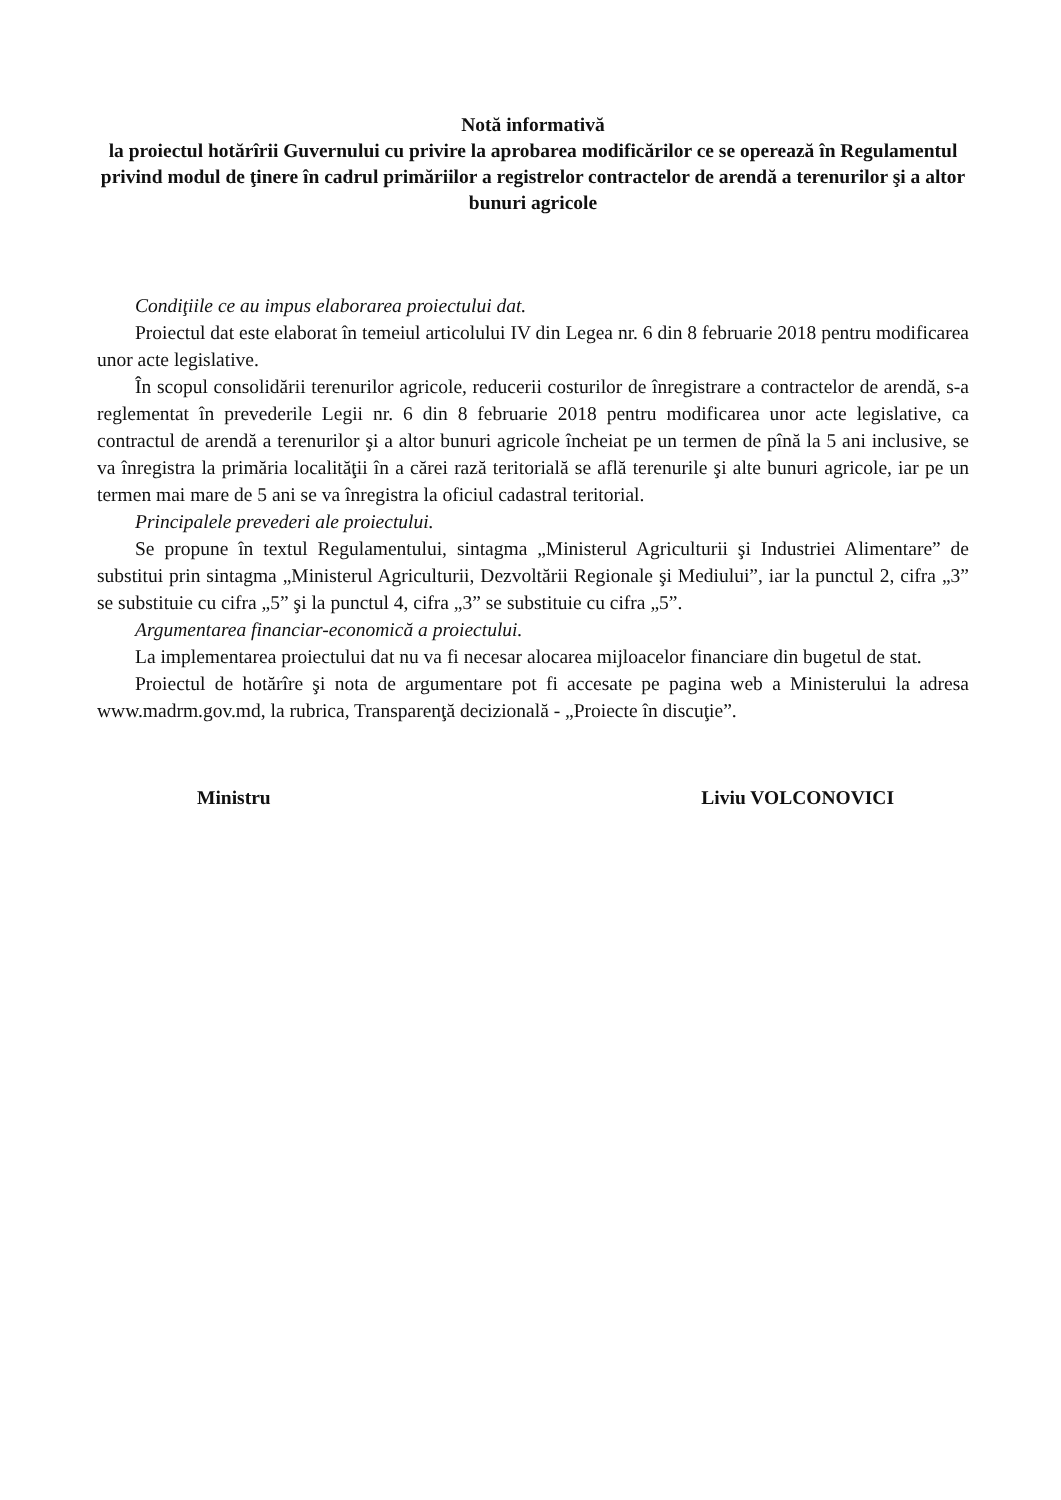Notă informativă
la proiectul hotărîrii Guvernului cu privire la aprobarea modificărilor ce se operează în Regulamentul privind modul de ţinere în cadrul primăriilor a registrelor contractelor de arendă a terenurilor şi a altor bunuri agricole
Condiţiile ce au impus elaborarea proiectului dat.
Proiectul dat este elaborat în temeiul articolului IV din Legea nr. 6 din 8 februarie 2018 pentru modificarea unor acte legislative.
În scopul consolidării terenurilor agricole, reducerii costurilor de înregistrare a contractelor de arendă, s-a reglementat în prevederile Legii nr. 6 din 8 februarie 2018 pentru modificarea unor acte legislative, ca contractul de arendă a terenurilor şi a altor bunuri agricole încheiat pe un termen de pînă la 5 ani inclusive, se va înregistra la primăria localităţii în a cărei rază teritorială se află terenurile şi alte bunuri agricole, iar pe un termen mai mare de 5 ani se va înregistra la oficiul cadastral teritorial.
Principalele prevederi ale proiectului.
Se propune în textul Regulamentului, sintagma „Ministerul Agriculturii şi Industriei Alimentare” de substitui prin sintagma „Ministerul Agriculturii, Dezvoltării Regionale şi Mediului”, iar la punctul 2, cifra „3” se substituie cu cifra „5” şi la punctul 4, cifra „3” se substituie cu cifra „5”.
Argumentarea financiar-economică a proiectului.
La implementarea proiectului dat nu va fi necesar alocarea mijloacelor financiare din bugetul de stat.
Proiectul de hotărîre şi nota de argumentare pot fi accesate pe pagina web a Ministerului la adresa www.madrm.gov.md, la rubrica, Transparenţă decizională - „Proiecte în discuţie”.
Ministru Liviu VOLCONOVICI